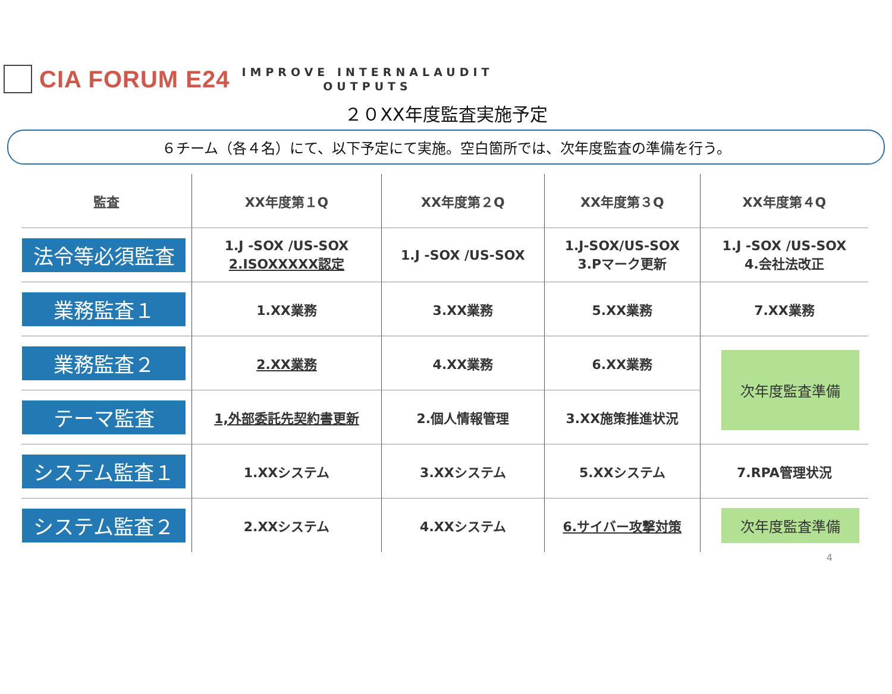CIA FORUM E24
IMPROVE INTERNALAUDIT
OUTPUTS
２０XX年度監査実施予定
６チーム（各４名）にて、以下予定にて実施。空白箇所では、次年度監査の準備を行う。
| 監査 | XX年度第１Q | XX年度第２Q | XX年度第３Q | XX年度第４Q |
| --- | --- | --- | --- | --- |
| 法令等必須監査 | 1.J -SOX /US-SOX 2.ISOXXXXX認定 | 1.J -SOX /US-SOX | 1.J-SOX/US-SOX 3.Pマーク更新 | 1.J -SOX /US-SOX 4.会社法改正 |
| 業務監査１ | 1.XX業務 | 3.XX業務 | 5.XX業務 | 7.XX業務 |
| 業務監査２ | 2.XX業務 | 4.XX業務 | 6.XX業務 | 次年度監査準備 |
| テーマ監査 | 1,外部委託先契約書更新 | 2.個人情報管理 | 3.XX施策推進状況 | |
| システム監査１ | 1.XXシステム | 3.XXシステム | 5.XXシステム | 7.RPA管理状況 |
| システム監査２ | 2.XXシステム | 4.XXシステム | 6.サイバー攻撃対策 | 次年度監査準備 |
4